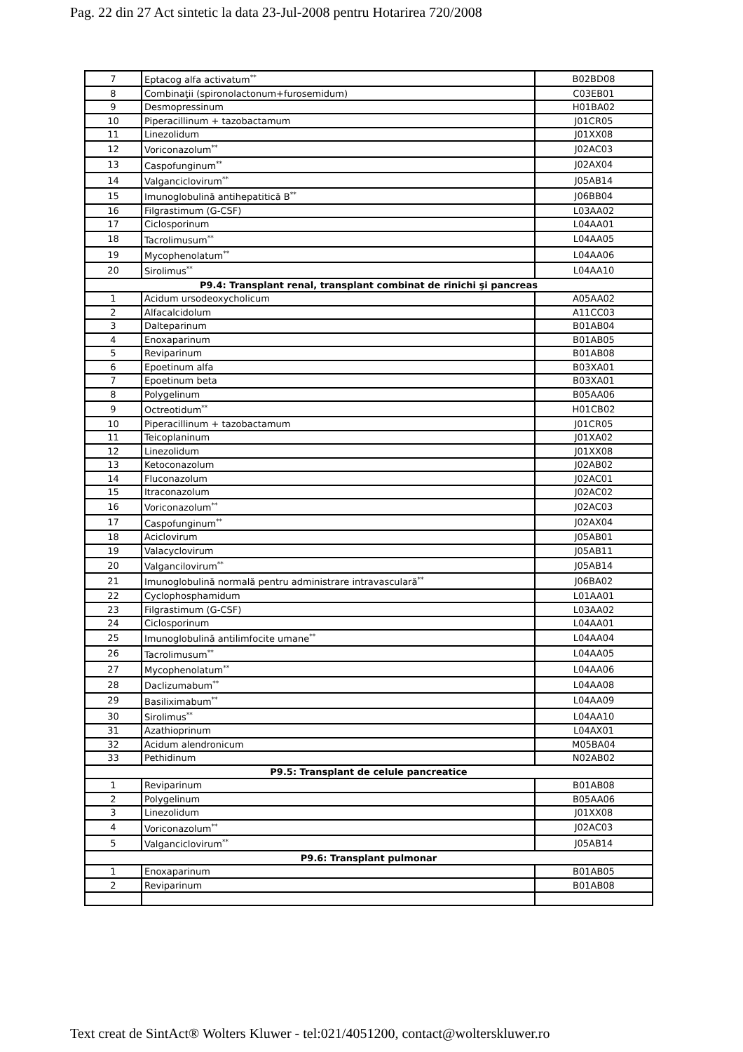Pag. 22 din 27 Act sintetic la data 23-Jul-2008 pentru Hotarirea 720/2008
| 7 | Eptacog alfa activatum<sup>**</sup> | B02BD08 |
| 8 | Combinaţii (spironolactonum+furosemidum) | C03EB01 |
| 9 | Desmopressinum | H01BA02 |
| 10 | Piperacillinum + tazobactamum | J01CR05 |
| 11 | Linezolidum | J01XX08 |
| 12 | Voriconazolum<sup>**</sup> | J02AC03 |
| 13 | Caspofunginum<sup>**</sup> | J02AX04 |
| 14 | Valganciclovirum<sup>**</sup> | J05AB14 |
| 15 | Imunoglobulină antihepatitică B<sup>**</sup> | J06BB04 |
| 16 | Filgrastimum (G-CSF) | L03AA02 |
| 17 | Ciclosporinum | L04AA01 |
| 18 | Tacrolimusum<sup>**</sup> | L04AA05 |
| 19 | Mycophenolatum<sup>**</sup> | L04AA06 |
| 20 | Sirolimus<sup>**</sup> | L04AA10 |
| P9.4: Transplant renal, transplant combinat de rinichi şi pancreas | | |
| 1 | Acidum ursodeoxycholicum | A05AA02 |
| 2 | Alfacalcidolum | A11CC03 |
| 3 | Dalteparinum | B01AB04 |
| 4 | Enoxaparinum | B01AB05 |
| 5 | Reviparinum | B01AB08 |
| 6 | Epoetinum alfa | B03XA01 |
| 7 | Epoetinum beta | B03XA01 |
| 8 | Polygelinum | B05AA06 |
| 9 | Octreotidum<sup>**</sup> | H01CB02 |
| 10 | Piperacillinum + tazobactamum | J01CR05 |
| 11 | Teicoplaninum | J01XA02 |
| 12 | Linezolidum | J01XX08 |
| 13 | Ketoconazolum | J02AB02 |
| 14 | Fluconazolum | J02AC01 |
| 15 | Itraconazolum | J02AC02 |
| 16 | Voriconazolum<sup>**</sup> | J02AC03 |
| 17 | Caspofunginum<sup>**</sup> | J02AX04 |
| 18 | Aciclovirum | J05AB01 |
| 19 | Valacyclovirum | J05AB11 |
| 20 | Valgancilovirum<sup>**</sup> | J05AB14 |
| 21 | Imunoglobulină normală pentru administrare intravasculară<sup>**</sup> | J06BA02 |
| 22 | Cyclophosphamidum | L01AA01 |
| 23 | Filgrastimum (G-CSF) | L03AA02 |
| 24 | Ciclosporinum | L04AA01 |
| 25 | Imunoglobulină antilimfocite umane<sup>**</sup> | L04AA04 |
| 26 | Tacrolimusum<sup>**</sup> | L04AA05 |
| 27 | Mycophenolatum<sup>**</sup> | L04AA06 |
| 28 | Daclizumabum<sup>**</sup> | L04AA08 |
| 29 | Basiliximabum<sup>**</sup> | L04AA09 |
| 30 | Sirolimus<sup>**</sup> | L04AA10 |
| 31 | Azathioprinum | L04AX01 |
| 32 | Acidum alendronicum | M05BA04 |
| 33 | Pethidinum | N02AB02 |
| P9.5: Transplant de celule pancreatice | | |
| 1 | Reviparinum | B01AB08 |
| 2 | Polygelinum | B05AA06 |
| 3 | Linezolidum | J01XX08 |
| 4 | Voriconazolum<sup>**</sup> | J02AC03 |
| 5 | Valganciclovirum<sup>**</sup> | J05AB14 |
| P9.6: Transplant pulmonar | | |
| 1 | Enoxaparinum | B01AB05 |
| 2 | Reviparinum | B01AB08 |
Text creat de SintAct® Wolters Kluwer - tel:021/4051200, contact@wolterskluwer.ro